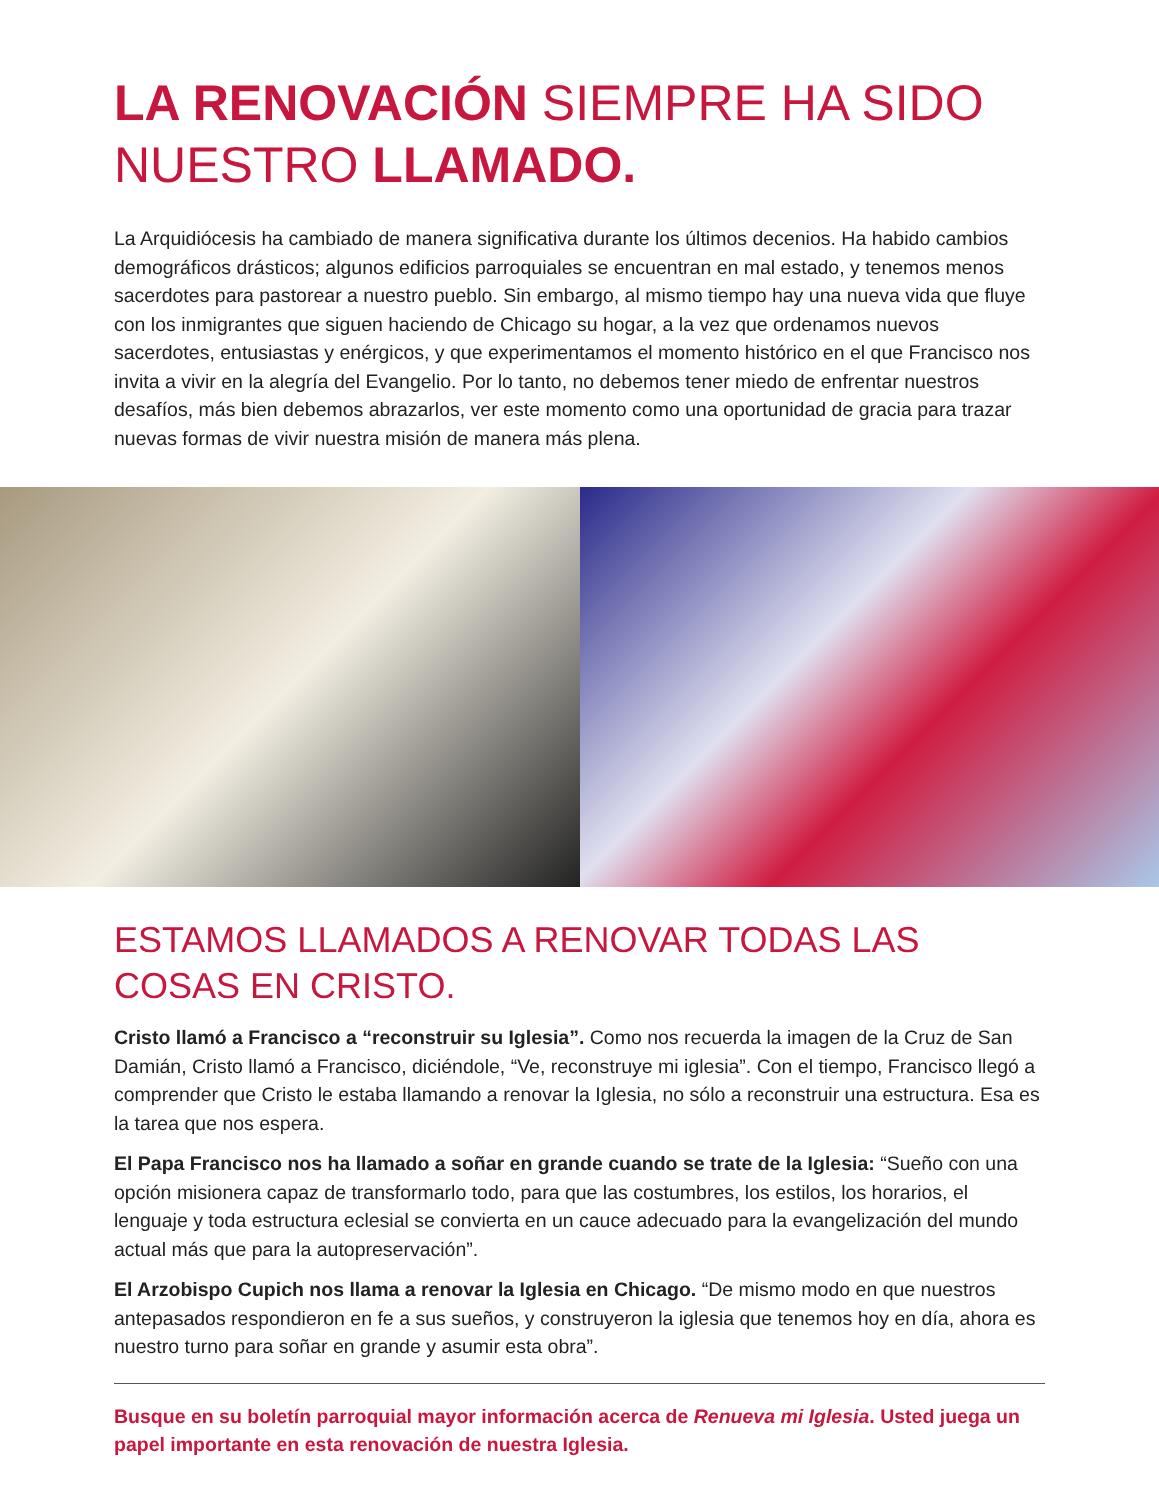LA RENOVACIÓN SIEMPRE HA SIDO NUESTRO LLAMADO.
La Arquidiócesis ha cambiado de manera significativa durante los últimos decenios. Ha habido cambios demográficos drásticos; algunos edificios parroquiales se encuentran en mal estado, y tenemos menos sacerdotes para pastorear a nuestro pueblo. Sin embargo, al mismo tiempo hay una nueva vida que fluye con los inmigrantes que siguen haciendo de Chicago su hogar, a la vez que ordenamos nuevos sacerdotes, entusiastas y enérgicos, y que experimentamos el momento histórico en el que Francisco nos invita a vivir en la alegría del Evangelio. Por lo tanto, no debemos tener miedo de enfrentar nuestros desafíos, más bien debemos abrazarlos, ver este momento como una oportunidad de gracia para trazar nuevas formas de vivir nuestra misión de manera más plena.
ESTAMOS LLAMADOS A RENOVAR TODAS LAS COSAS EN CRISTO.
Cristo llamó a Francisco a “reconstruir su Iglesia”. Como nos recuerda la imagen de la Cruz de San Damián, Cristo llamó a Francisco, diciéndole, “Ve, reconstruye mi iglesia”. Con el tiempo, Francisco llegó a comprender que Cristo le estaba llamando a renovar la Iglesia, no sólo a reconstruir una estructura. Esa es la tarea que nos espera.
El Papa Francisco nos ha llamado a soñar en grande cuando se trate de la Iglesia: “Sueño con una opción misionera capaz de transformarlo todo, para que las costumbres, los estilos, los horarios, el lenguaje y toda estructura eclesial se convierta en un cauce adecuado para la evangelización del mundo actual más que para la autopreservación”.
El Arzobispo Cupich nos llama a renovar la Iglesia en Chicago. “De mismo modo en que nuestros antepasados respondieron en fe a sus sueños, y construyeron la iglesia que tenemos hoy en día, ahora es nuestro turno para soñar en grande y asumir esta obra”.
Busque en su boletín parroquial mayor información acerca de Renueva mi Iglesia. Usted juega un papel importante en esta renovación de nuestra Iglesia.